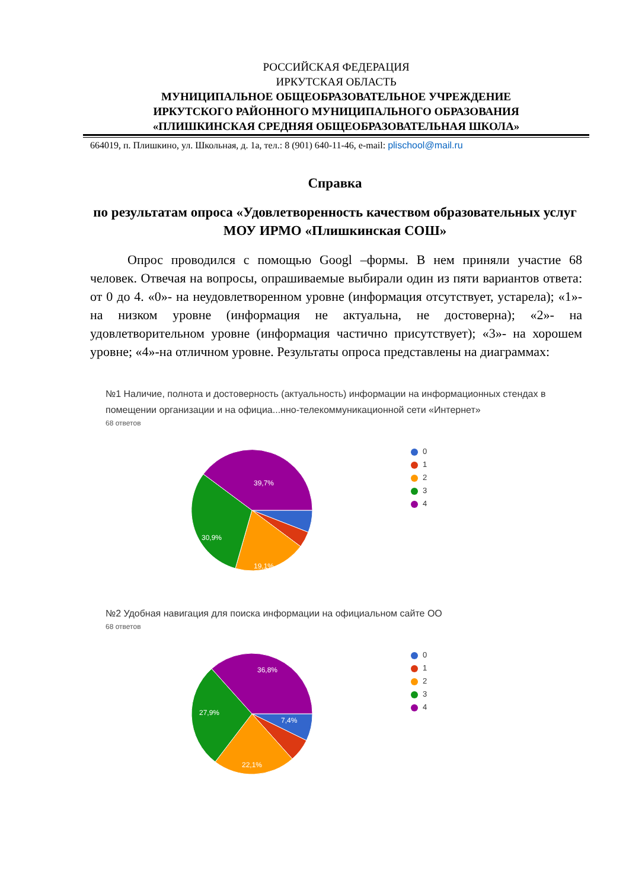РОССИЙСКАЯ ФЕДЕРАЦИЯ
ИРКУТСКАЯ ОБЛАСТЬ
МУНИЦИПАЛЬНОЕ ОБЩЕОБРАЗОВАТЕЛЬНОЕ УЧРЕЖДЕНИЕ
ИРКУТСКОГО РАЙОННОГО МУНИЦИПАЛЬНОГО ОБРАЗОВАНИЯ
«ПЛИШКИНСКАЯ СРЕДНЯЯ ОБЩЕОБРАЗОВАТЕЛЬНАЯ ШКОЛА»
664019, п. Плишкино, ул. Школьная, д. 1а, тел.: 8 (901) 640-11-46, e-mail: plischool@mail.ru
Справка
по результатам опроса «Удовлетворенность качеством образовательных услуг МОУ ИРМО «Плишкинская СОШ»
Опрос проводился с помощью Googl –формы. В нем приняли участие 68 человек. Отвечая на вопросы, опрашиваемые выбирали один из пяти вариантов ответа: от 0 до 4. «0»- на неудовлетворенном уровне (информация отсутствует, устарела); «1»- на низком уровне (информация не актуальна, не достоверна); «2»- на удовлетворительном уровне (информация частично присутствует); «3»- на хорошем уровне; «4»-на отличном уровне. Результаты опроса представлены на диаграммах:
№1 Наличие, полнота и достоверность (актуальность) информации на информационных стендах в помещении организации и на официа...нно-телекоммуникационной сети «Интернет»
68 ответов
39,7%
30,9%
19,1%
0
1
2
3
4
№2 Удобная навигация для поиска информации на официальном сайте ОО
68 ответов
36,8%
27,9%
7,4%
22,1%
0
1
2
3
4